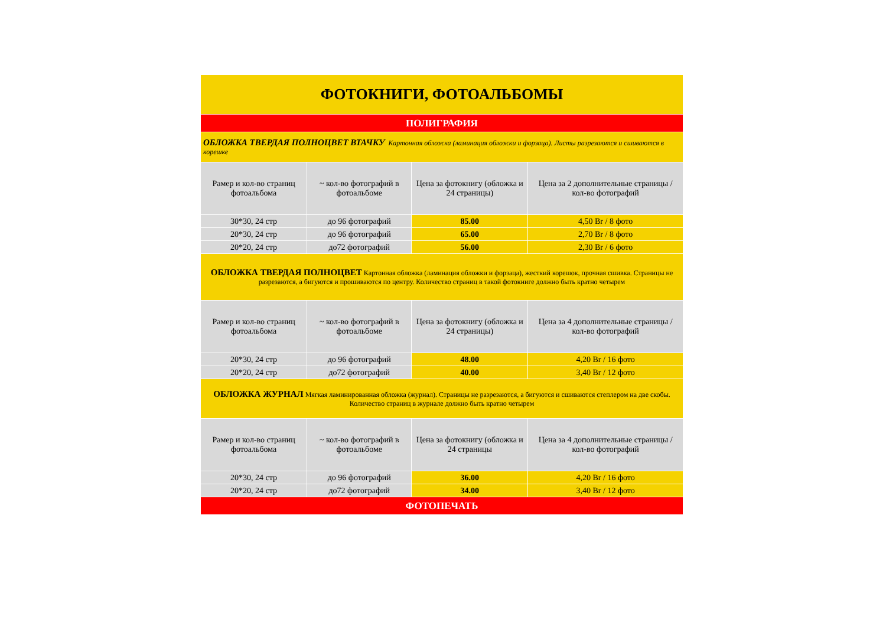| ФОТОКНИГИ, ФОТОАЛЬБОМЫ | | | |
| ПОЛИГРАФИЯ | | | |
| ОБЛОЖКА ТВЕРДАЯ ПОЛНОЦВЕТ ВТАЧКУ Картонная обложка (ламинация обложки и форзаца). Листы разрезаются и сшиваются в корешке | | | |
| Рамер и кол-во страниц фотоальбома | ~ кол-во фотографий в фотоальбоме | Цена за фотокнигу (обложка и 24 страницы) | Цена за 2 дополнительные страницы / кол-во фотографий |
| 30*30, 24 стр | до 96 фотографий | 85.00 | 4,50 Br / 8 фото |
| 20*30, 24 стр | до 96 фотографий | 65.00 | 2,70 Br / 8 фото |
| 20*20, 24 стр | до72 фотографий | 56.00 | 2,30 Br / 6 фото |
| ОБЛОЖКА ТВЕРДАЯ ПОЛНОЦВЕТ Картонная обложка (ламинация обложки и форзаца), жесткий корешок, прочная сшивка. Страницы не разрезаются, а бигуются и прошиваются по центру. Количество страниц в такой фотокниге должно быть кратно четырем | | | |
| Рамер и кол-во страниц фотоальбома | ~ кол-во фотографий в фотоальбоме | Цена за фотокнигу (обложка и 24 страницы) | Цена за 4 дополнительные страницы / кол-во фотографий |
| 20*30, 24 стр | до 96 фотографий | 48.00 | 4,20 Br / 16 фото |
| 20*20, 24 стр | до72 фотографий | 40.00 | 3,40 Br / 12 фото |
| ОБЛОЖКА ЖУРНАЛ Мягкая ламинированная обложка (журнал). Страницы не разрезаются, а бигуются и сшиваются степлером на две скобы. Количество страниц в журнале должно быть кратно четырем | | | |
| Рамер и кол-во страниц фотоальбома | ~ кол-во фотографий в фотоальбоме | Цена за фотокнигу (обложка и 24 страницы | Цена за 4 дополнительные страницы / кол-во фотографий |
| 20*30, 24 стр | до 96 фотографий | 36.00 | 4,20 Br / 16 фото |
| 20*20, 24 стр | до72 фотографий | 34.00 | 3,40 Br / 12 фото |
| ФОТОПЕЧАТЬ | | | |